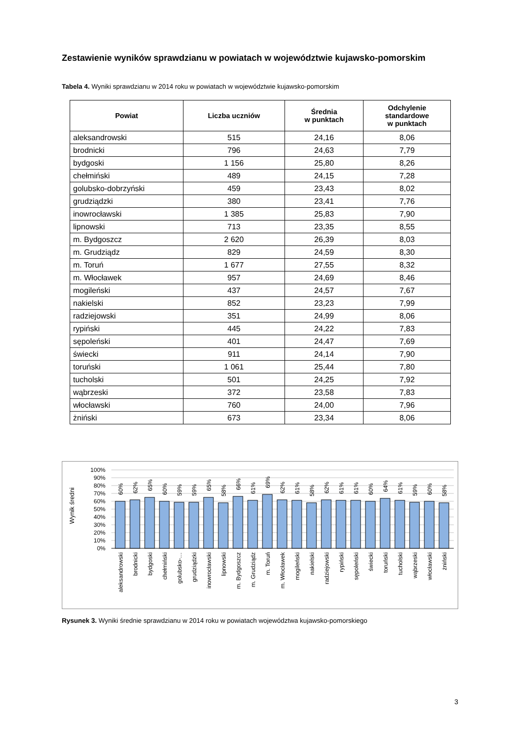Zestawienie wyników sprawdzianu w powiatach w województwie kujawsko-pomorskim
Tabela 4. Wyniki sprawdzianu w 2014 roku w powiatach w województwie kujawsko-pomorskim
| Powiat | Liczba uczniów | Średnia w punktach | Odchylenie standardowe w punktach |
| --- | --- | --- | --- |
| aleksandrowski | 515 | 24,16 | 8,06 |
| brodnicki | 796 | 24,63 | 7,79 |
| bydgoski | 1 156 | 25,80 | 8,26 |
| chełmiński | 489 | 24,15 | 7,28 |
| golubsko-dobrzyński | 459 | 23,43 | 8,02 |
| grudziądzki | 380 | 23,41 | 7,76 |
| inowrocławski | 1 385 | 25,83 | 7,90 |
| lipnowski | 713 | 23,35 | 8,55 |
| m. Bydgoszcz | 2 620 | 26,39 | 8,03 |
| m. Grudziądz | 829 | 24,59 | 8,30 |
| m. Toruń | 1 677 | 27,55 | 8,32 |
| m. Włocławek | 957 | 24,69 | 8,46 |
| mogileński | 437 | 24,57 | 7,67 |
| nakielski | 852 | 23,23 | 7,99 |
| radziejowski | 351 | 24,99 | 8,06 |
| rypiński | 445 | 24,22 | 7,83 |
| sępoleński | 401 | 24,47 | 7,69 |
| świecki | 911 | 24,14 | 7,90 |
| toruński | 1 061 | 25,44 | 7,80 |
| tucholski | 501 | 24,25 | 7,92 |
| wąbrzeski | 372 | 23,58 | 7,83 |
| włocławski | 760 | 24,00 | 7,96 |
| żniński | 673 | 23,34 | 8,06 |
Wynik średni
100%
90%
80%
70%
60%
50%
40%
30%
20%
10%
0%
60%
62%
65%
60%
59%
59%
65%
58%
66%
61%
69%
62%
61%
58%
62%
61%
61%
60%
64%
61%
59%
60%
58%
aleksandrowski
brodnicki
bydgoski
chełmiński
golubsko-…
grudziądzki
inowrocławski
lipnowski
m. Bydgoszcz
m. Grudziądz
m. Toruń
m. Włocławek
mogileński
nakielski
radziejowski
rypiński
sępoleński
świecki
toruński
tucholski
wąbrzeski
włocławski
żniński
Rysunek 3. Wyniki średnie sprawdzianu w 2014 roku w powiatach województwa kujawsko-pomorskiego
3